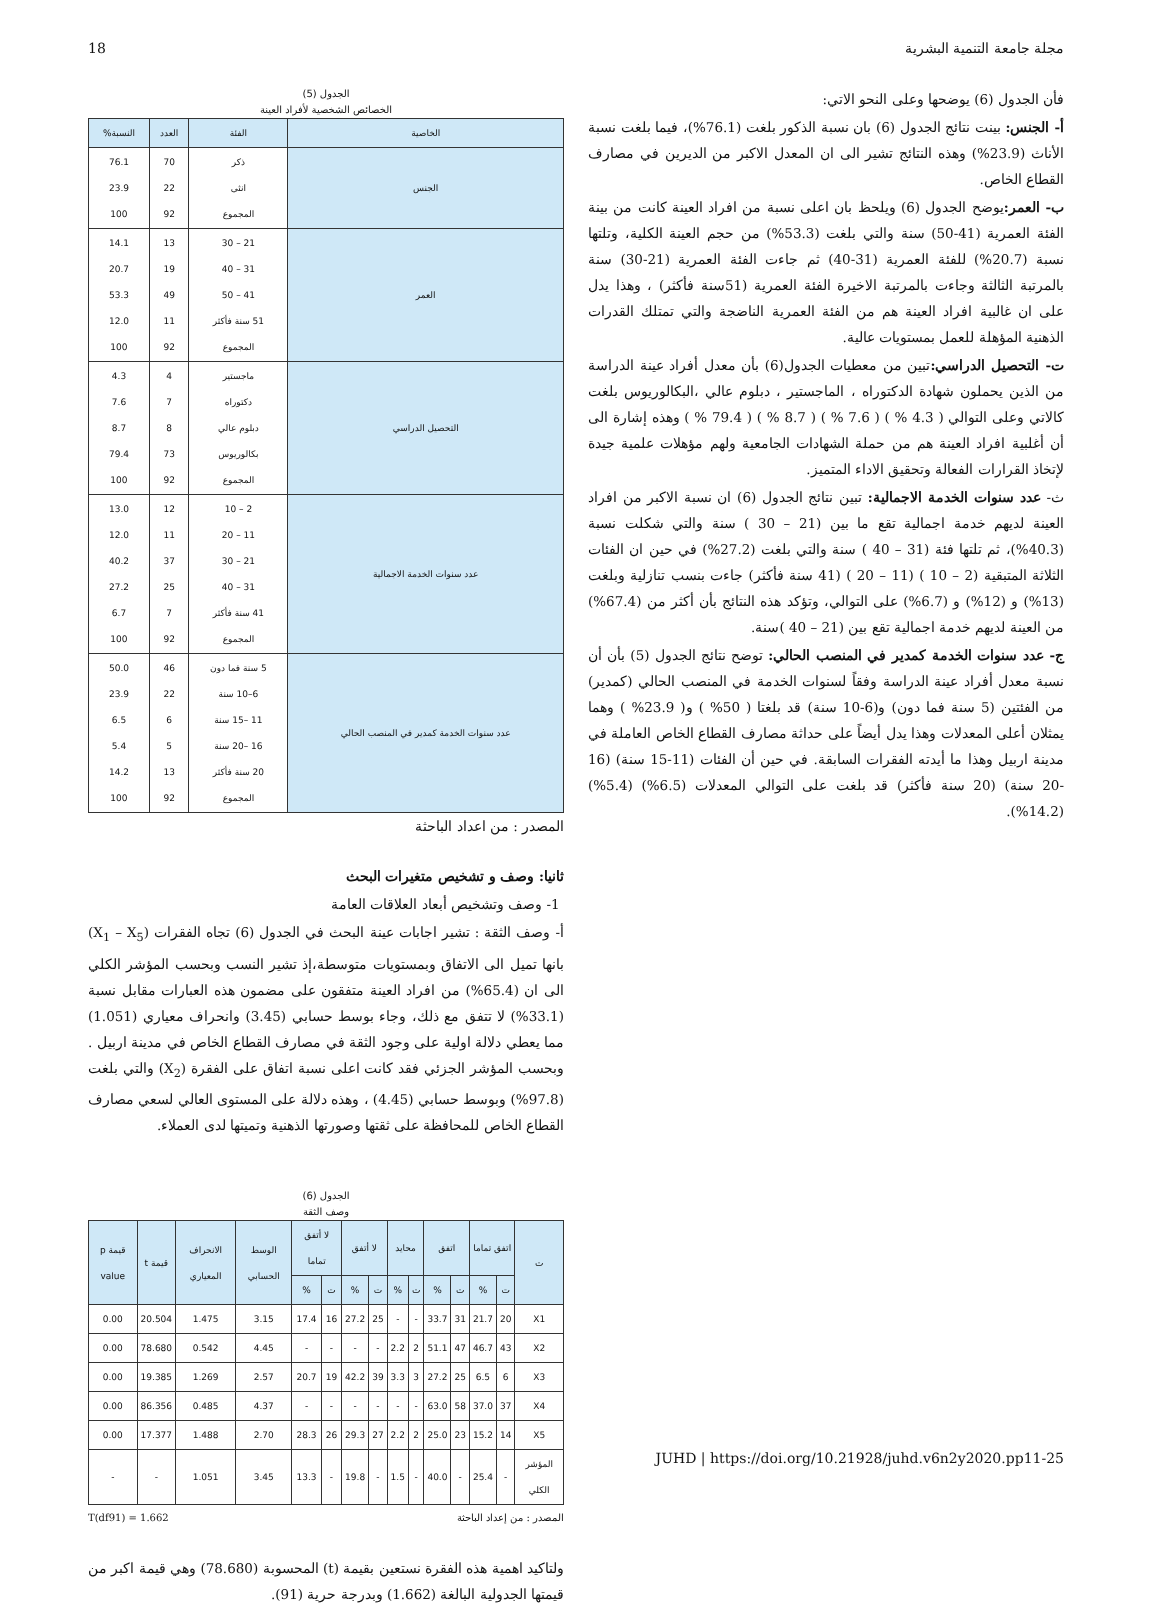18 مجلة جامعة التنمية البشرية
فأن الجدول (6) يوضحها وعلى النحو الاتي:
أ- الجنس: بينت نتائج الجدول (6) بان نسبة الذكور بلغت (76.1%)، فيما بلغت نسبة الأناث (23.9%) وهذه النتائج تشير الى ان المعدل الاكبر من الديرين في مصارف القطاع الخاص.
ب- العمر: يوضح الجدول (6) ويلحظ بان اعلى نسبة من افراد العينة كانت من بينة الفئة العمرية (41-50) سنة والتي بلغت (53.3%) من حجم العينة الكلية، وتلتها نسبة (20.7%) للفئة العمرية (31-40) ثم جاءت الفئة العمرية (21-30) سنة بالمرتبة الثالثة وجاءت بالمرتبة الاخيرة الفئة العمرية (51سنة فأكثر) ، وهذا يدل على ان غالبية افراد العينة هم من الفئة العمرية الناضجة والتي تمتلك القدرات الذهنية المؤهلة للعمل بمستويات عالية.
ت- التحصيل الدراسي: تبين من معطيات الجدول(6) بأن معدل أفراد عينة الدراسة من الذين يحملون شهادة الدكتوراه ، الماجستير ، دبلوم عالي ،البكالوريوس بلغت كالاتي وعلى التوالي ( 4.3 % ) ( 7.6 % ) ( 8.7 % ) ( 79.4 % ) وهذه إشارة الى أن أغلبية افراد العينة هم من حملة الشهادات الجامعية ولهم مؤهلات علمية جيدة لإتخاذ القرارات الفعالة وتحقيق الاداء المتميز.
ث- عدد سنوات الخدمة الاجمالية: تبين نتائج الجدول (6) ان نسبة الاكبر من افراد العينة لديهم خدمة اجمالية تقع ما بين (21 – 30 ) سنة والتي شكلت نسبة (40.3%)، ثم تلتها فئة (31 – 40 ) سنة والتي بلغت (27.2%) في حين ان الفئات الثلاثة المتبقية (2 – 10 ) (11 – 20 ) (41 سنة فأكثر) جاءت بنسب تنازلية وبلغت (13%) و (12%) و (6.7%) على التوالي، وتؤكد هذه النتائج بأن أكثر من (67.4%) من العينة لديهم خدمة اجمالية تقع بين (21 – 40 )سنة.
ج- عدد سنوات الخدمة كمدير في المنصب الحالي: توضح نتائج الجدول (5) بأن أن نسبة معدل أفراد عينة الدراسة وفقاً لسنوات الخدمة في المنصب الحالي (كمدير) من الفئتين (5 سنة فما دون) و(6-10 سنة) قد بلغتا ( 50% ) و( 23.9% ) وهما يمثلان أعلى المعدلات وهذا يدل أيضاً على حداثة مصارف القطاع الخاص العاملة في مدينة اربيل وهذا ما أيدته الفقرات السابقة. في حين أن الفئات (11-15 سنة) (16 -20 سنة) (20 سنة فأكثر) قد بلغت على التوالي المعدلات (6.5%) (5.4%) (14.2%).
الجدول (5)
الخصائص الشخصية لأفراد العينة
| الخاصية | الفئة | العدد | النسبة% |
| --- | --- | --- | --- |
| الجنس | ذكر انثى المجموع | 70 22 92 | 76.1 23.9 100 |
| العمر | 21 – 30 31 – 40 41 – 50 51 سنة فأكثر المجموع | 13 19 49 11 92 | 14.1 20.7 53.3 12.0 100 |
| التحصيل الدراسي | ماجستير دكتوراه دبلوم عالي بكالوريوس المجموع | 4 7 8 73 92 | 4.3 7.6 8.7 79.4 100 |
| عدد سنوات الخدمة الاجمالية | 2 – 10 11 – 20 21 – 30 31 – 40 41 سنة فأكثر المجموع | 12 11 37 25 7 92 | 13.0 12.0 40.2 27.2 6.7 100 |
| عدد سنوات الخدمة كمدير في المنصب الحالي | 5 سنة فما دون 6–10 سنة 11 –15 سنة 16 –20 سنة 20 سنة فأكثر المجموع | 46 22 6 5 13 92 | 50.0 23.9 6.5 5.4 14.2 100 |
المصدر : من اعداد الباحثة
ثانيا: وصف و تشخيص متغيرات البحث
1- وصف وتشخيص أبعاد العلاقات العامة
أ- وصف الثقة : تشير اجابات عينة البحث في الجدول (6) تجاه الفقرات (X<sub>1</sub> – X<sub>5</sub>) بانها تميل الى الاتفاق وبمستويات متوسطة،إذ تشير النسب وبحسب المؤشر الكلي الى ان (65.4%) من افراد العينة متفقون على مضمون هذه العبارات مقابل نسبة (33.1%) لا تتفق مع ذلك، وجاء بوسط حسابي (3.45) وانحراف معياري (1.051) مما يعطي دلالة اولية على وجود الثقة في مصارف القطاع الخاص في مدينة اربيل . وبحسب المؤشر الجزئي فقد كانت اعلى نسبة اتفاق على الفقرة (X<sub>2</sub>) والتي بلغت (97.8%) وبوسط حسابي (4.45) ، وهذه دلالة على المستوى العالي لسعي مصارف القطاع الخاص للمحافظة على ثقتها وصورتها الذهنية وتميتها لدى العملاء.
الجدول (6)
وصف الثقة
| ت | اتفق تماما | | اتفق | | محايد | | لا أتفق | | لا أتفق تماما | | الوسط الحسابي | الانحراف المعياري | قيمة t | قيمة p value |
| --- | --- | --- | --- | --- | --- | --- | --- | --- | --- | --- | --- | --- | --- | --- |
| | ت | % | ت | % | ت | % | ت | % | ت | % | | | | |
| X1 | 20 | 21.7 | 31 | 33.7 | - | - | 25 | 27.2 | 16 | 17.4 | 3.15 | 1.475 | 20.504 | 0.00 |
| X2 | 43 | 46.7 | 47 | 51.1 | 2 | 2.2 | - | - | - | - | 4.45 | 0.542 | 78.680 | 0.00 |
| X3 | 6 | 6.5 | 25 | 27.2 | 3 | 3.3 | 39 | 42.2 | 19 | 20.7 | 2.57 | 1.269 | 19.385 | 0.00 |
| X4 | 37 | 37.0 | 58 | 63.0 | - | - | - | - | - | - | 4.37 | 0.485 | 86.356 | 0.00 |
| X5 | 14 | 15.2 | 23 | 25.0 | 2 | 2.2 | 27 | 29.3 | 26 | 28.3 | 2.70 | 1.488 | 17.377 | 0.00 |
| المؤشر الكلي | - | 25.4 | - | 40.0 | - | 1.5 | - | 19.8 | - | 13.3 | 3.45 | 1.051 | - | - |
المصدر : من إعداد الباحثة T(df91) = 1.662
ولتاكيد اهمية هذه الفقرة نستعين بقيمة (t) المحسوبة (78.680) وهي قيمة اكبر من قيمتها الجدولية البالغة (1.662) وبدرجة حرية (91).
JUHD | https://doi.org/10.21928/juhd.v6n2y2020.pp11-25